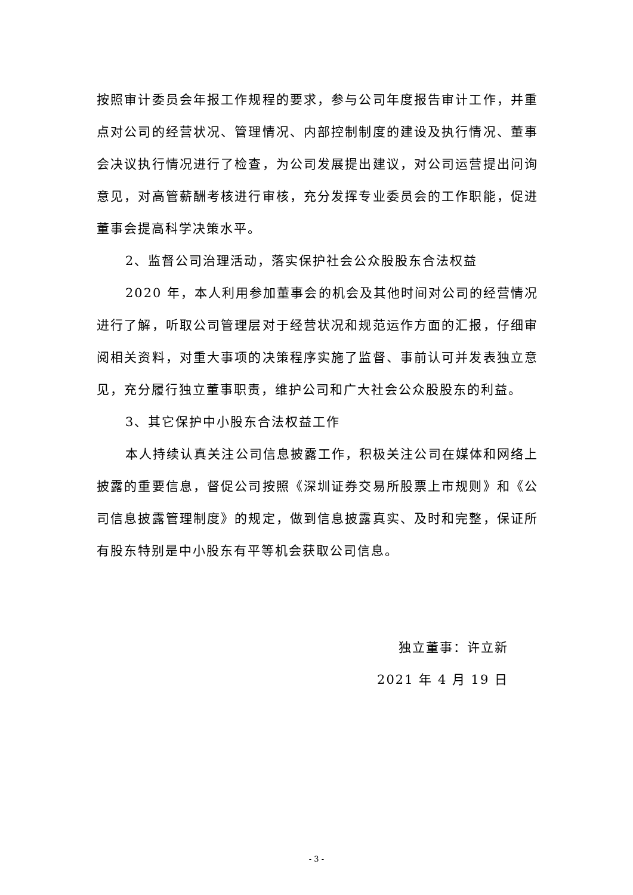按照审计委员会年报工作规程的要求，参与公司年度报告审计工作，并重点对公司的经营状况、管理情况、内部控制制度的建设及执行情况、董事会决议执行情况进行了检查，为公司发展提出建议，对公司运营提出问询意见，对高管薪酬考核进行审核，充分发挥专业委员会的工作职能，促进董事会提高科学决策水平。
2、监督公司治理活动，落实保护社会公众股股东合法权益
2020 年，本人利用参加董事会的机会及其他时间对公司的经营情况进行了解，听取公司管理层对于经营状况和规范运作方面的汇报，仔细审阅相关资料，对重大事项的决策程序实施了监督、事前认可并发表独立意见，充分履行独立董事职责，维护公司和广大社会公众股股东的利益。
3、其它保护中小股东合法权益工作
本人持续认真关注公司信息披露工作，积极关注公司在媒体和网络上披露的重要信息，督促公司按照《深圳证券交易所股票上市规则》和《公司信息披露管理制度》的规定，做到信息披露真实、及时和完整，保证所有股东特别是中小股东有平等机会获取公司信息。
独立董事：许立新
2021 年 4 月 19 日
- 3 -